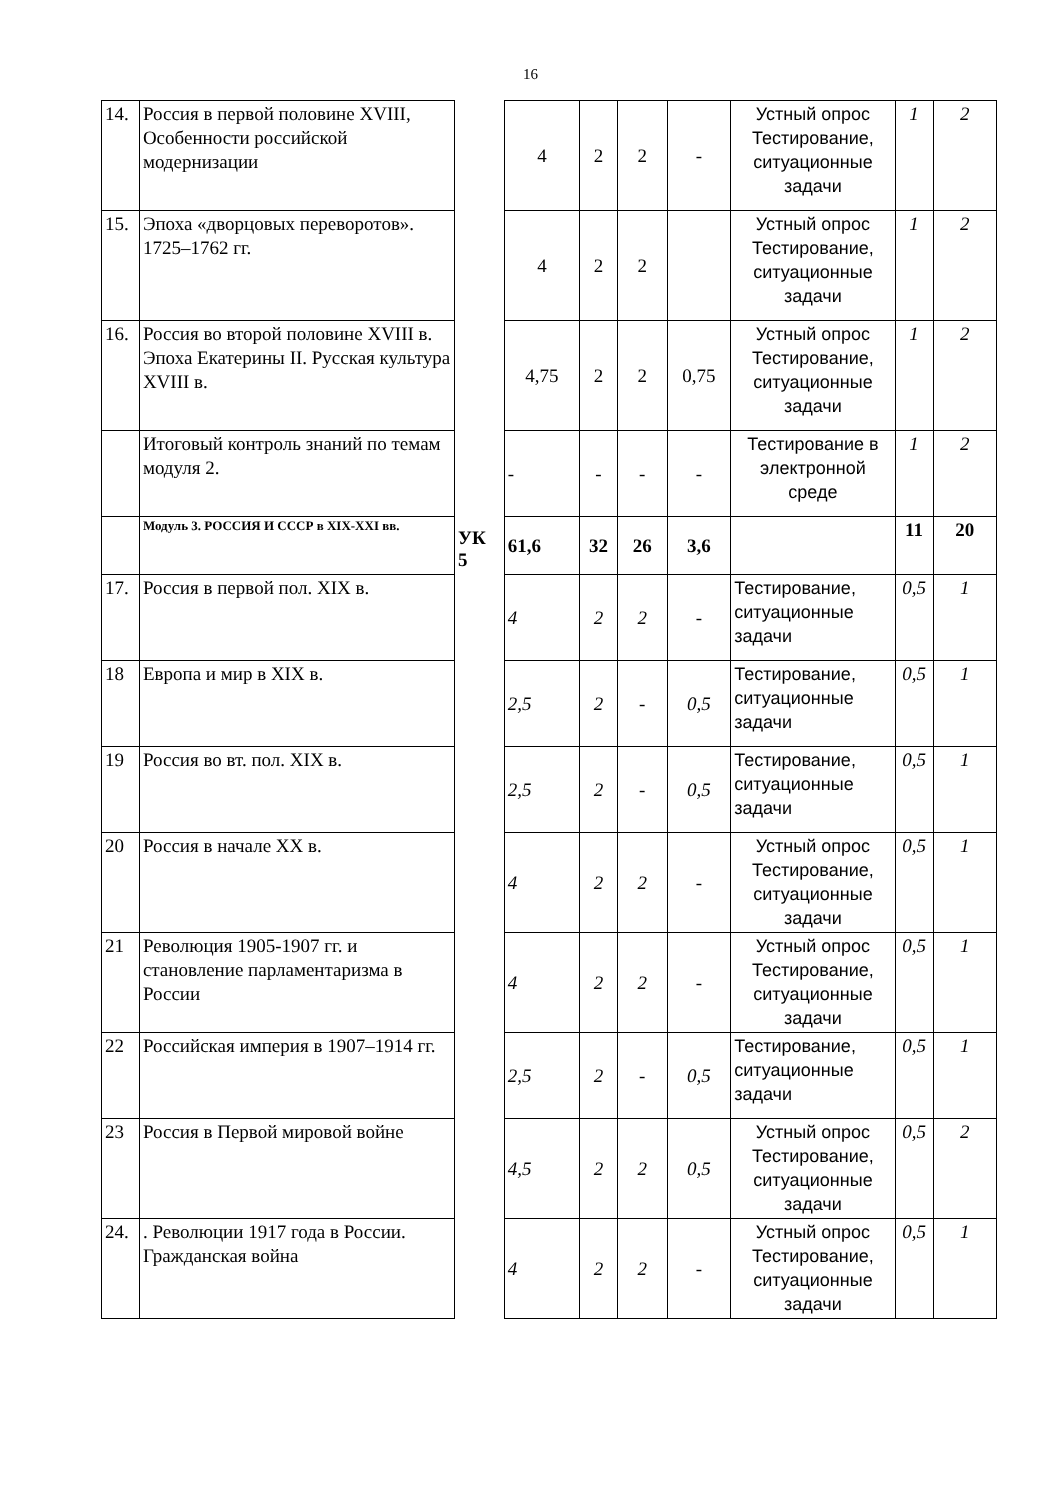16
| 14. | Россия в первой половине XVIII, Особенности российской модернизации | | 4 | 2 | 2 | - | Устный опрос Тестирование, ситуационные задачи | 1 | 2 |
| 15. | Эпоха «дворцовых переворотов». 1725–1762 гг. | | 4 | 2 | 2 | | Устный опрос Тестирование, ситуационные задачи | 1 | 2 |
| 16. | Россия во второй половине XVIII в. Эпоха Екатерины II. Русская культура XVIII в. | | 4,75 | 2 | 2 | 0,75 | Устный опрос Тестирование, ситуационные задачи | 1 | 2 |
| | Итоговый контроль знаний по темам модуля 2. | | - | - | - | - | Тестирование в электронной среде | 1 | 2 |
| | Модуль 3. РОССИЯ И СССР в XIX-XXI вв. | | 61,6 | 32 | 26 | 3,6 | | 11 | 20 |
| 17. | Россия в первой пол. XIX в. | | 4 | 2 | 2 | - | Тестирование, ситуационные задачи | 0,5 | 1 |
| 18 | Европа и мир в XIX в. | | 2,5 | 2 | - | 0,5 | Тестирование, ситуационные задачи | 0,5 | 1 |
| 19 | Россия во вт. пол. XIX в. | | 2,5 | 2 | - | 0,5 | Тестирование, ситуационные задачи | 0,5 | 1 |
| 20 | Россия в начале XX в. | | 4 | 2 | 2 | - | Устный опрос Тестирование, ситуационные задачи | 0,5 | 1 |
| 21 | Революция 1905-1907 гг. и становление парламентаризма в России | | 4 | 2 | 2 | - | Устный опрос Тестирование, ситуационные задачи | 0,5 | 1 |
| 22 | Российская империя в 1907–1914 гг. | | 2,5 | 2 | - | 0,5 | Тестирование, ситуационные задачи | 0,5 | 1 |
| 23 | Россия в Первой мировой войне | | 4,5 | 2 | 2 | 0,5 | Устный опрос Тестирование, ситуационные задачи | 0,5 | 2 |
| 24. | . Революции 1917 года в России. Гражданская война | | 4 | 2 | 2 | - | Устный опрос Тестирование, ситуационные задачи | 0,5 | 1 |
УК
5